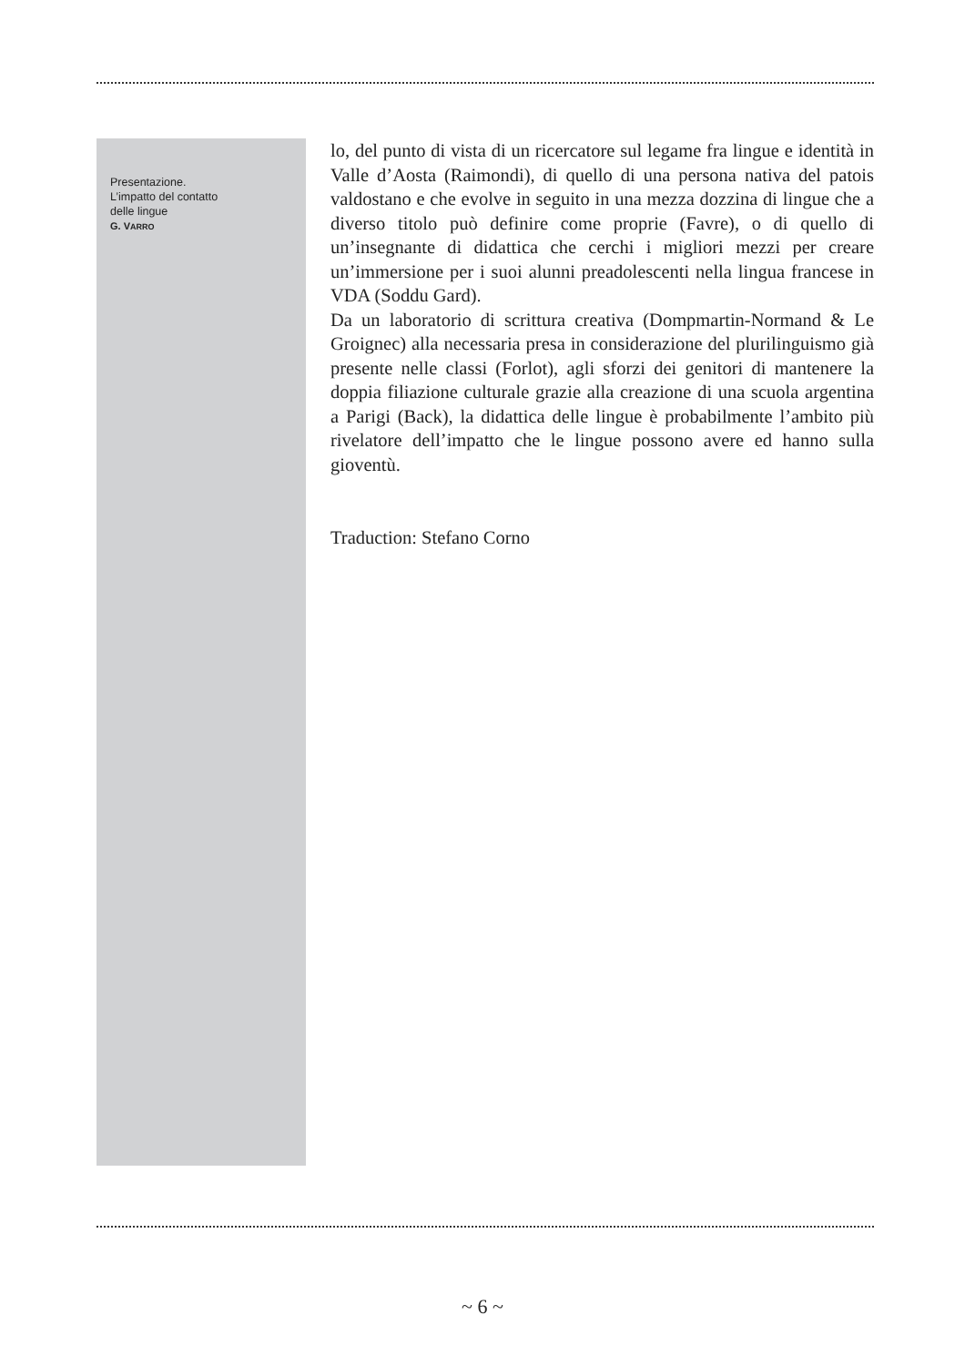Presentazione.
L’impatto del contatto
delle lingue
G. VARRO
lo, del punto di vista di un ricercatore sul legame fra lingue e identità in Valle d’Aosta (Raimondi), di quello di una persona nativa del patois valdostano e che evolve in seguito in una mezza dozzina di lingue che a diverso titolo può definire come proprie (Favre), o di quello di un’insegnante di didattica che cerchi i migliori mezzi per creare un’immersione per i suoi alunni preadolescenti nella lingua francese in VDA (Soddu Gard).
Da un laboratorio di scrittura creativa (Dompmartin-Normand & Le Groignec) alla necessaria presa in considerazione del plurilinguismo già presente nelle classi (Forlot), agli sforzi dei genitori di mantenere la doppia filiazione culturale grazie alla creazione di una scuola argentina a Parigi (Back), la didattica delle lingue è probabilmente l’ambito più rivelatore dell’impatto che le lingue possono avere ed hanno sulla gioventù.
Traduction: Stefano Corno
~ 6 ~